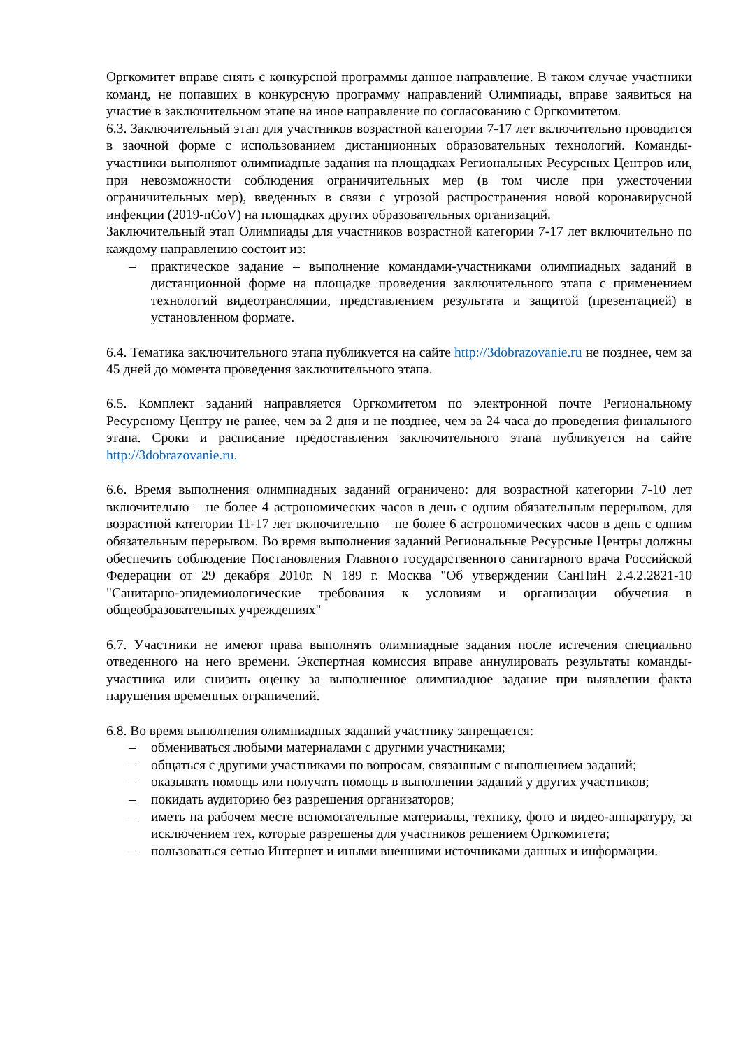Оргкомитет вправе снять с конкурсной программы данное направление. В таком случае участники команд, не попавших в конкурсную программу направлений Олимпиады, вправе заявиться на участие в заключительном этапе на иное направление по согласованию с Оргкомитетом.
6.3. Заключительный этап для участников возрастной категории 7-17 лет включительно проводится в заочной форме с использованием дистанционных образовательных технологий. Команды-участники выполняют олимпиадные задания на площадках Региональных Ресурсных Центров или, при невозможности соблюдения ограничительных мер (в том числе при ужесточении ограничительных мер), введенных в связи с угрозой распространения новой коронавирусной инфекции (2019-nCoV) на площадках других образовательных организаций.
Заключительный этап Олимпиады для участников возрастной категории 7-17 лет включительно по каждому направлению состоит из:
– практическое задание – выполнение командами-участниками олимпиадных заданий в дистанционной форме на площадке проведения заключительного этапа с применением технологий видеотрансляции, представлением результата и защитой (презентацией) в установленном формате.
6.4. Тематика заключительного этапа публикуется на сайте http://3dobrazovanie.ru не позднее, чем за 45 дней до момента проведения заключительного этапа.
6.5. Комплект заданий направляется Оргкомитетом по электронной почте Региональному Ресурсному Центру не ранее, чем за 2 дня и не позднее, чем за 24 часа до проведения финального этапа. Сроки и расписание предоставления заключительного этапа публикуется на сайте http://3dobrazovanie.ru.
6.6. Время выполнения олимпиадных заданий ограничено: для возрастной категории 7-10 лет включительно – не более 4 астрономических часов в день с одним обязательным перерывом, для возрастной категории 11-17 лет включительно – не более 6 астрономических часов в день с одним обязательным перерывом. Во время выполнения заданий Региональные Ресурсные Центры должны обеспечить соблюдение Постановления Главного государственного санитарного врача Российской Федерации от 29 декабря 2010г. N 189 г. Москва "Об утверждении СанПиН 2.4.2.2821-10 "Санитарно-эпидемиологические требования к условиям и организации обучения в общеобразовательных учреждениях"
6.7. Участники не имеют права выполнять олимпиадные задания после истечения специально отведенного на него времени. Экспертная комиссия вправе аннулировать результаты команды-участника или снизить оценку за выполненное олимпиадное задание при выявлении факта нарушения временных ограничений.
6.8. Во время выполнения олимпиадных заданий участнику запрещается:
– обмениваться любыми материалами с другими участниками;
– общаться с другими участниками по вопросам, связанным с выполнением заданий;
– оказывать помощь или получать помощь в выполнении заданий у других участников;
– покидать аудиторию без разрешения организаторов;
– иметь на рабочем месте вспомогательные материалы, технику, фото и видео-аппаратуру, за исключением тех, которые разрешены для участников решением Оргкомитета;
– пользоваться сетью Интернет и иными внешними источниками данных и информации.